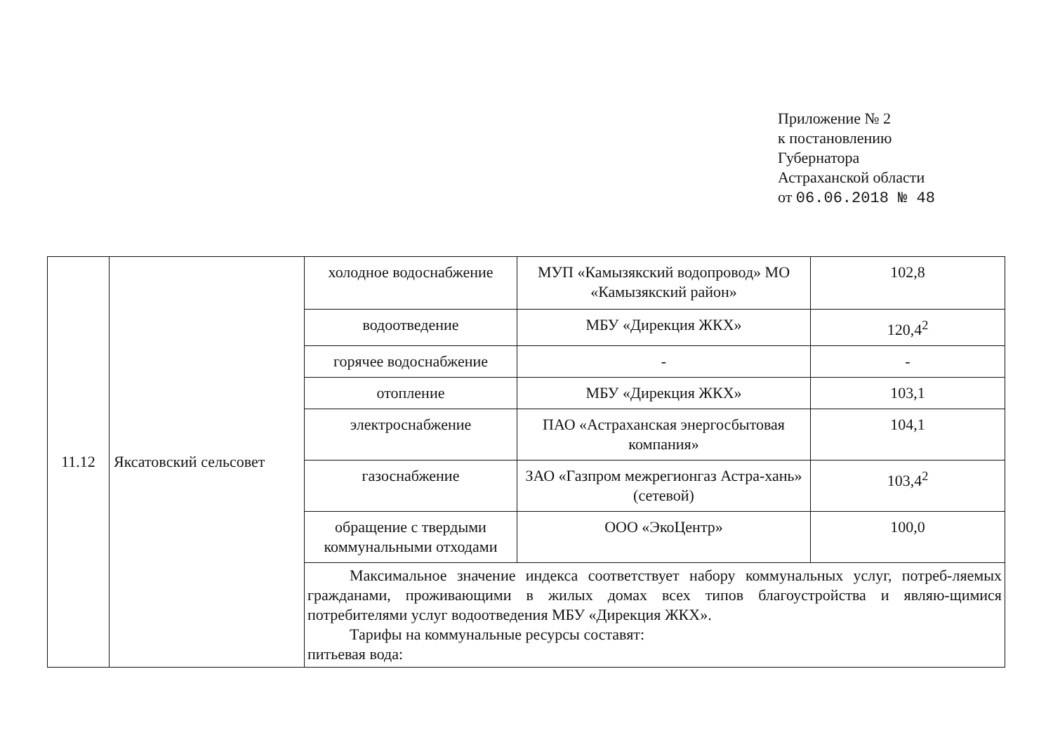Приложение № 2
к постановлению
Губернатора
Астраханской области
от 06.06.2018 № 48
| 11.12 | Яксатовский сельсовет | холодное водоснабжение | МУП «Камызякский водопровод» МО «Камызякский район» | 102,8 |
| | | водоотведение | МБУ «Дирекция ЖКХ» | 120,4<sup>2</sup> |
| | | горячее водоснабжение | - | - |
| | | отопление | МБУ «Дирекция ЖКХ» | 103,1 |
| | | электроснабжение | ПАО «Астраханская энергосбытовая компания» | 104,1 |
| | | газоснабжение | ЗАО «Газпром межрегионгаз Астра-хань» (сетевой) | 103,4<sup>2</sup> |
| | | обращение с твердыми коммунальными отходами | ООО «ЭкоЦентр» | 100,0 |
| | | Максимальное значение индекса соответствует набору коммунальных услуг, потреб-ляемых гражданами, проживающими в жилых домах всех типов благоустройства и являю-щимися потребителями услуг водоотведения МБУ «Дирекция ЖКХ». Тарифы на коммунальные ресурсы составят: питьевая вода: | | |